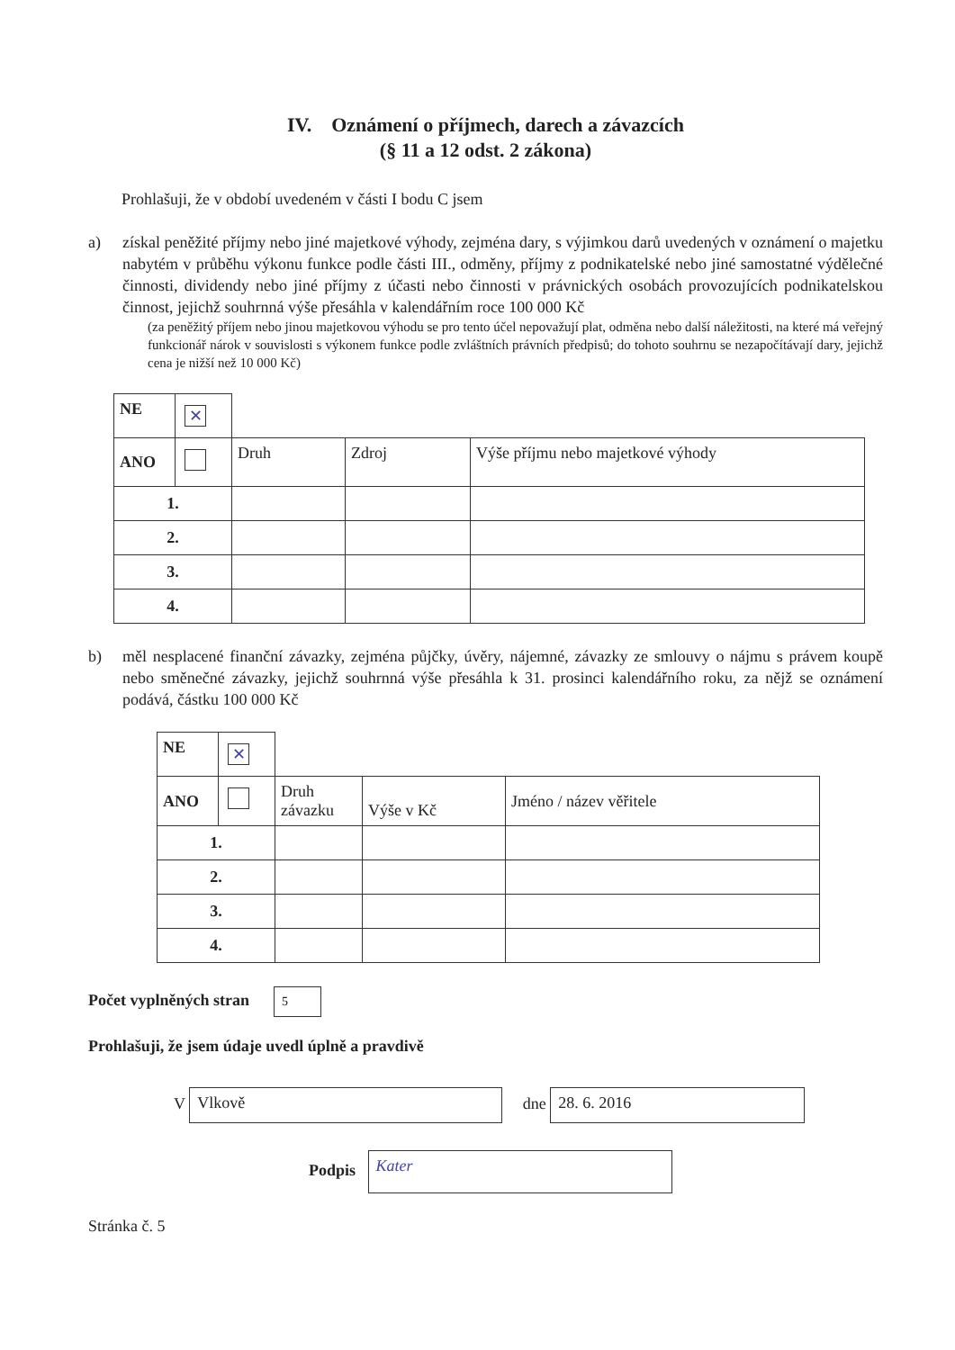IV. Oznámení o příjmech, darech a závazcích
(§ 11 a 12 odst. 2 zákona)
Prohlašuji, že v období uvedeném v části I bodu C jsem
a) získal peněžité příjmy nebo jiné majetkové výhody, zejména dary, s výjimkou darů uvedených v oznámení o majetku nabytém v průběhu výkonu funkce podle části III., odměny, příjmy z podnikatelské nebo jiné samostatné výdělečné činnosti, dividendy nebo jiné příjmy z účasti nebo činnosti v právnických osobách provozujících podnikatelskou činnost, jejichž souhrnná výše přesáhla v kalendářním roce 100 000 Kč
(za peněžitý příjem nebo jinou majetkovou výhodu se pro tento účel nepovažují plat, odměna nebo další náležitosti, na které má veřejný funkcionář nárok v souvislosti s výkonem funkce podle zvláštních právních předpisů; do tohoto souhrnu se nezapočítávají dary, jejichž cena je nižší než 10 000 Kč)
| NE | ✕ | | | |
| ANO | | Druh | Zdroj | Výše příjmu nebo majetkové výhody |
| 1. | | | | |
| 2. | | | | |
| 3. | | | | |
| 4. | | | | |
b) měl nesplacené finanční závazky, zejména půjčky, úvěry, nájemné, závazky ze smlouvy o nájmu s právem koupě nebo směnečné závazky, jejichž souhrnná výše přesáhla k 31. prosinci kalendářního roku, za nějž se oznámení podává, částku 100 000 Kč
| NE | ✕ | | | |
| ANO | | Druh závazku | Výše v Kč | Jméno / název věřitele |
| 1. | | | | |
| 2. | | | | |
| 3. | | | | |
| 4. | | | | |
Počet vyplněných stran 5
Prohlašuji, že jsem údaje uvedl úplně a pravdivě
V Vlkově dne 28. 6. 2016
Podpis Kater
Stránka č. 5